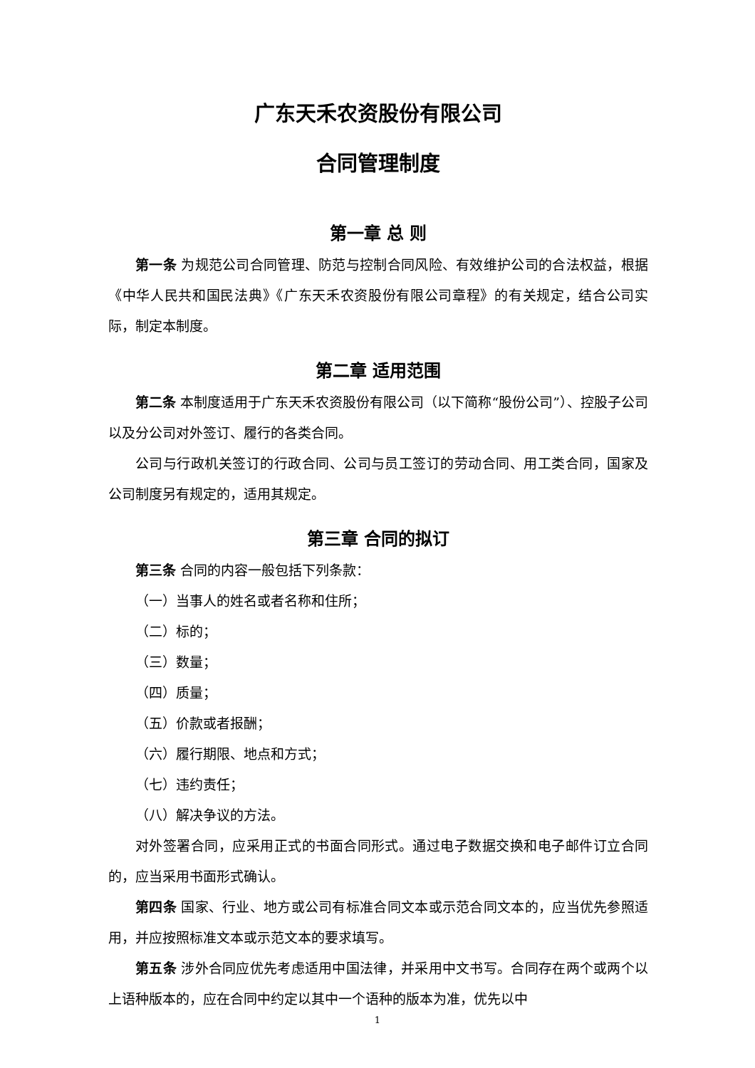广东天禾农资股份有限公司
合同管理制度
第一章 总 则
第一条 为规范公司合同管理、防范与控制合同风险、有效维护公司的合法权益，根据《中华人民共和国民法典》《广东天禾农资股份有限公司章程》的有关规定，结合公司实际，制定本制度。
第二章 适用范围
第二条 本制度适用于广东天禾农资股份有限公司（以下简称“股份公司”）、控股子公司以及分公司对外签订、履行的各类合同。
公司与行政机关签订的行政合同、公司与员工签订的劳动合同、用工类合同，国家及公司制度另有规定的，适用其规定。
第三章 合同的拟订
第三条 合同的内容一般包括下列条款：
（一）当事人的姓名或者名称和住所；
（二）标的；
（三）数量；
（四）质量；
（五）价款或者报酬；
（六）履行期限、地点和方式；
（七）违约责任；
（八）解决争议的方法。
对外签署合同，应采用正式的书面合同形式。通过电子数据交换和电子邮件订立合同的，应当采用书面形式确认。
第四条 国家、行业、地方或公司有标准合同文本或示范合同文本的，应当优先参照适用，并应按照标准文本或示范文本的要求填写。
第五条 涉外合同应优先考虑适用中国法律，并采用中文书写。合同存在两个或两个以上语种版本的，应在合同中约定以其中一个语种的版本为准，优先以中
1